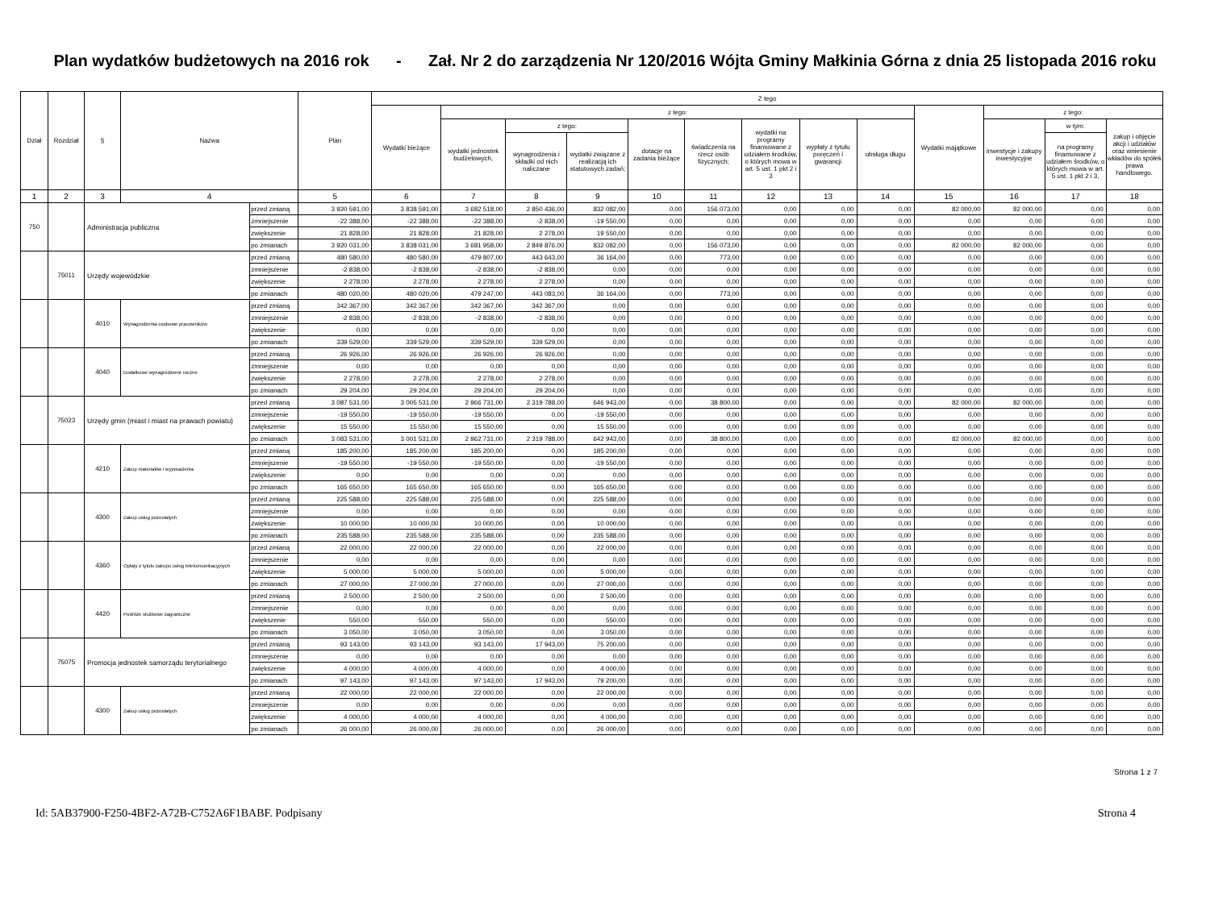Plan wydatków budżetowych na 2016 rok - Zał. Nr 2 do zarządzenia Nr 120/2016 Wójta Gminy Małkinia Górna z dnia 25 listopada 2016 roku
| Dział | Rozdział | § | Nazwa | | Plan | Z tego | | | | | | | | | | | | |
| --- | --- | --- | --- | --- | --- | --- | --- | --- | --- | --- | --- | --- | --- | --- | --- | --- | --- | --- |
| | | | | | | Wydatki bieżące | z tego: | | | | | | | | Wydatki majątkowe | z tego: | | |
| | | | | | | | wydatki jednostek budżetowych, | z tego: | | dotacje na zadania bieżące | świadczenia na rzecz osób fizycznych; | wydatki na programy finansowane z udziałem środków, o których mowa w art. 5 ust. 1 pkt 2 i 3 | wypłaty z tytułu poręczeń i gwarancji | obsługa długu | | inwestycje i zakupy inwestycyjne | w tym: | zakup i objęcie akcji i udziałów oraz wniesienie wkładów do spółek prawa handlowego. |
| | | | | | | | | wynagrodzenia i składki od nich naliczane | wydatki związane z realizacją ich statutowych zadań; | | | | | | | | na programy finansowane z udziałem środków, o których mowa w art. 5 ust. 1 pkt 2 i 3, | |
| 1 | 2 | 3 | 4 | | 5 | 6 | 7 | 8 | 9 | 10 | 11 | 12 | 13 | 14 | 15 | 16 | 17 | 18 |
| 750 | | Administracja publiczna | | przed zmianą | 3 920 591,00 | 3 838 591,00 | 3 682 518,00 | 2 850 436,00 | 832 082,00 | 0,00 | 156 073,00 | 0,00 | 0,00 | 0,00 | 82 000,00 | 82 000,00 | 0,00 | 0,00 |
| | | | | zmniejszenie | -22 388,00 | -22 388,00 | -22 388,00 | -2 838,00 | -19 550,00 | 0,00 | 0,00 | 0,00 | 0,00 | 0,00 | 0,00 | 0,00 | 0,00 | 0,00 |
| | | | | zwiększenie | 21 828,00 | 21 828,00 | 21 828,00 | 2 278,00 | 19 550,00 | 0,00 | 0,00 | 0,00 | 0,00 | 0,00 | 0,00 | 0,00 | 0,00 | 0,00 |
| | | | | po zmianach | 3 920 031,00 | 3 838 031,00 | 3 681 958,00 | 2 849 876,00 | 832 082,00 | 0,00 | 156 073,00 | 0,00 | 0,00 | 0,00 | 82 000,00 | 82 000,00 | 0,00 | 0,00 |
| | 75011 | Urzędy wojewódzkie | | przed zmianą | 480 580,00 | 480 580,00 | 479 807,00 | 443 643,00 | 36 164,00 | 0,00 | 773,00 | 0,00 | 0,00 | 0,00 | 0,00 | 0,00 | 0,00 | 0,00 |
| | | | | zmniejszenie | -2 838,00 | -2 838,00 | -2 838,00 | -2 838,00 | 0,00 | 0,00 | 0,00 | 0,00 | 0,00 | 0,00 | 0,00 | 0,00 | 0,00 | 0,00 |
| | | | | zwiększenie | 2 278,00 | 2 278,00 | 2 278,00 | 2 278,00 | 0,00 | 0,00 | 0,00 | 0,00 | 0,00 | 0,00 | 0,00 | 0,00 | 0,00 | 0,00 |
| | | | | po zmianach | 480 020,00 | 480 020,00 | 479 247,00 | 443 083,00 | 36 164,00 | 0,00 | 773,00 | 0,00 | 0,00 | 0,00 | 0,00 | 0,00 | 0,00 | 0,00 |
| | | 4010 | Wynagrodzenia osobowe pracowników | przed zmianą | 342 367,00 | 342 367,00 | 342 367,00 | 342 367,00 | 0,00 | 0,00 | 0,00 | 0,00 | 0,00 | 0,00 | 0,00 | 0,00 | 0,00 | 0,00 |
| | | | | zmniejszenie | -2 838,00 | -2 838,00 | -2 838,00 | -2 838,00 | 0,00 | 0,00 | 0,00 | 0,00 | 0,00 | 0,00 | 0,00 | 0,00 | 0,00 | 0,00 |
| | | | | zwiększenie | 0,00 | 0,00 | 0,00 | 0,00 | 0,00 | 0,00 | 0,00 | 0,00 | 0,00 | 0,00 | 0,00 | 0,00 | 0,00 | 0,00 |
| | | | | po zmianach | 339 529,00 | 339 529,00 | 339 529,00 | 339 529,00 | 0,00 | 0,00 | 0,00 | 0,00 | 0,00 | 0,00 | 0,00 | 0,00 | 0,00 | 0,00 |
| | | 4040 | Dodatkowe wynagrodzenie roczne | przed zmianą | 26 926,00 | 26 926,00 | 26 926,00 | 26 926,00 | 0,00 | 0,00 | 0,00 | 0,00 | 0,00 | 0,00 | 0,00 | 0,00 | 0,00 | 0,00 |
| | | | | zmniejszenie | 0,00 | 0,00 | 0,00 | 0,00 | 0,00 | 0,00 | 0,00 | 0,00 | 0,00 | 0,00 | 0,00 | 0,00 | 0,00 | 0,00 |
| | | | | zwiększenie | 2 278,00 | 2 278,00 | 2 278,00 | 2 278,00 | 0,00 | 0,00 | 0,00 | 0,00 | 0,00 | 0,00 | 0,00 | 0,00 | 0,00 | 0,00 |
| | | | | po zmianach | 29 204,00 | 29 204,00 | 29 204,00 | 29 204,00 | 0,00 | 0,00 | 0,00 | 0,00 | 0,00 | 0,00 | 0,00 | 0,00 | 0,00 | 0,00 |
| | 75023 | Urzędy gmin (miast i miast na prawach powiatu) | | przed zmianą | 3 087 531,00 | 3 005 531,00 | 2 966 731,00 | 2 319 788,00 | 646 943,00 | 0,00 | 38 800,00 | 0,00 | 0,00 | 0,00 | 82 000,00 | 82 000,00 | 0,00 | 0,00 |
| | | | | zmniejszenie | -19 550,00 | -19 550,00 | -19 550,00 | 0,00 | -19 550,00 | 0,00 | 0,00 | 0,00 | 0,00 | 0,00 | 0,00 | 0,00 | 0,00 | 0,00 |
| | | | | zwiększenie | 15 550,00 | 15 550,00 | 15 550,00 | 0,00 | 15 550,00 | 0,00 | 0,00 | 0,00 | 0,00 | 0,00 | 0,00 | 0,00 | 0,00 | 0,00 |
| | | | | po zmianach | 3 083 531,00 | 3 001 531,00 | 2 962 731,00 | 2 319 788,00 | 642 943,00 | 0,00 | 38 800,00 | 0,00 | 0,00 | 0,00 | 82 000,00 | 82 000,00 | 0,00 | 0,00 |
| | | 4210 | Zakup materiałów i wyposażenia | przed zmianą | 185 200,00 | 185 200,00 | 185 200,00 | 0,00 | 185 200,00 | 0,00 | 0,00 | 0,00 | 0,00 | 0,00 | 0,00 | 0,00 | 0,00 | 0,00 |
| | | | | zmniejszenie | -19 550,00 | -19 550,00 | -19 550,00 | 0,00 | -19 550,00 | 0,00 | 0,00 | 0,00 | 0,00 | 0,00 | 0,00 | 0,00 | 0,00 | 0,00 |
| | | | | zwiększenie | 0,00 | 0,00 | 0,00 | 0,00 | 0,00 | 0,00 | 0,00 | 0,00 | 0,00 | 0,00 | 0,00 | 0,00 | 0,00 | 0,00 |
| | | | | po zmianach | 165 650,00 | 165 650,00 | 165 650,00 | 0,00 | 165 650,00 | 0,00 | 0,00 | 0,00 | 0,00 | 0,00 | 0,00 | 0,00 | 0,00 | 0,00 |
| | | 4300 | Zakup usług pozostałych | przed zmianą | 225 588,00 | 225 588,00 | 225 588,00 | 0,00 | 225 588,00 | 0,00 | 0,00 | 0,00 | 0,00 | 0,00 | 0,00 | 0,00 | 0,00 | 0,00 |
| | | | | zmniejszenie | 0,00 | 0,00 | 0,00 | 0,00 | 0,00 | 0,00 | 0,00 | 0,00 | 0,00 | 0,00 | 0,00 | 0,00 | 0,00 | 0,00 |
| | | | | zwiększenie | 10 000,00 | 10 000,00 | 10 000,00 | 0,00 | 10 000,00 | 0,00 | 0,00 | 0,00 | 0,00 | 0,00 | 0,00 | 0,00 | 0,00 | 0,00 |
| | | | | po zmianach | 235 588,00 | 235 588,00 | 235 588,00 | 0,00 | 235 588,00 | 0,00 | 0,00 | 0,00 | 0,00 | 0,00 | 0,00 | 0,00 | 0,00 | 0,00 |
| | | 4360 | Opłaty z tytułu zakupu usług telekomunikacyjnych | przed zmianą | 22 000,00 | 22 000,00 | 22 000,00 | 0,00 | 22 000,00 | 0,00 | 0,00 | 0,00 | 0,00 | 0,00 | 0,00 | 0,00 | 0,00 | 0,00 |
| | | | | zmniejszenie | 0,00 | 0,00 | 0,00 | 0,00 | 0,00 | 0,00 | 0,00 | 0,00 | 0,00 | 0,00 | 0,00 | 0,00 | 0,00 | 0,00 |
| | | | | zwiększenie | 5 000,00 | 5 000,00 | 5 000,00 | 0,00 | 5 000,00 | 0,00 | 0,00 | 0,00 | 0,00 | 0,00 | 0,00 | 0,00 | 0,00 | 0,00 |
| | | | | po zmianach | 27 000,00 | 27 000,00 | 27 000,00 | 0,00 | 27 000,00 | 0,00 | 0,00 | 0,00 | 0,00 | 0,00 | 0,00 | 0,00 | 0,00 | 0,00 |
| | | 4420 | Podróże służbowe zagraniczne | przed zmianą | 2 500,00 | 2 500,00 | 2 500,00 | 0,00 | 2 500,00 | 0,00 | 0,00 | 0,00 | 0,00 | 0,00 | 0,00 | 0,00 | 0,00 | 0,00 |
| | | | | zmniejszenie | 0,00 | 0,00 | 0,00 | 0,00 | 0,00 | 0,00 | 0,00 | 0,00 | 0,00 | 0,00 | 0,00 | 0,00 | 0,00 | 0,00 |
| | | | | zwiększenie | 550,00 | 550,00 | 550,00 | 0,00 | 550,00 | 0,00 | 0,00 | 0,00 | 0,00 | 0,00 | 0,00 | 0,00 | 0,00 | 0,00 |
| | | | | po zmianach | 3 050,00 | 3 050,00 | 3 050,00 | 0,00 | 3 050,00 | 0,00 | 0,00 | 0,00 | 0,00 | 0,00 | 0,00 | 0,00 | 0,00 | 0,00 |
| | 75075 | Promocja jednostek samorządu terytorialnego | | przed zmianą | 93 143,00 | 93 143,00 | 93 143,00 | 17 943,00 | 75 200,00 | 0,00 | 0,00 | 0,00 | 0,00 | 0,00 | 0,00 | 0,00 | 0,00 | 0,00 |
| | | | | zmniejszenie | 0,00 | 0,00 | 0,00 | 0,00 | 0,00 | 0,00 | 0,00 | 0,00 | 0,00 | 0,00 | 0,00 | 0,00 | 0,00 | 0,00 |
| | | | | zwiększenie | 4 000,00 | 4 000,00 | 4 000,00 | 0,00 | 4 000,00 | 0,00 | 0,00 | 0,00 | 0,00 | 0,00 | 0,00 | 0,00 | 0,00 | 0,00 |
| | | | | po zmianach | 97 143,00 | 97 143,00 | 97 143,00 | 17 943,00 | 79 200,00 | 0,00 | 0,00 | 0,00 | 0,00 | 0,00 | 0,00 | 0,00 | 0,00 | 0,00 |
| | | 4300 | Zakup usług pozostałych | przed zmianą | 22 000,00 | 22 000,00 | 22 000,00 | 0,00 | 22 000,00 | 0,00 | 0,00 | 0,00 | 0,00 | 0,00 | 0,00 | 0,00 | 0,00 | 0,00 |
| | | | | zmniejszenie | 0,00 | 0,00 | 0,00 | 0,00 | 0,00 | 0,00 | 0,00 | 0,00 | 0,00 | 0,00 | 0,00 | 0,00 | 0,00 | 0,00 |
| | | | | zwiększenie | 4 000,00 | 4 000,00 | 4 000,00 | 0,00 | 4 000,00 | 0,00 | 0,00 | 0,00 | 0,00 | 0,00 | 0,00 | 0,00 | 0,00 | 0,00 |
| | | | | po zmianach | 26 000,00 | 26 000,00 | 26 000,00 | 0,00 | 26 000,00 | 0,00 | 0,00 | 0,00 | 0,00 | 0,00 | 0,00 | 0,00 | 0,00 | 0,00 |
Strona 1 z 7
Id: 5AB37900-F250-4BF2-A72B-C752A6F1BABF. Podpisany Strona 4